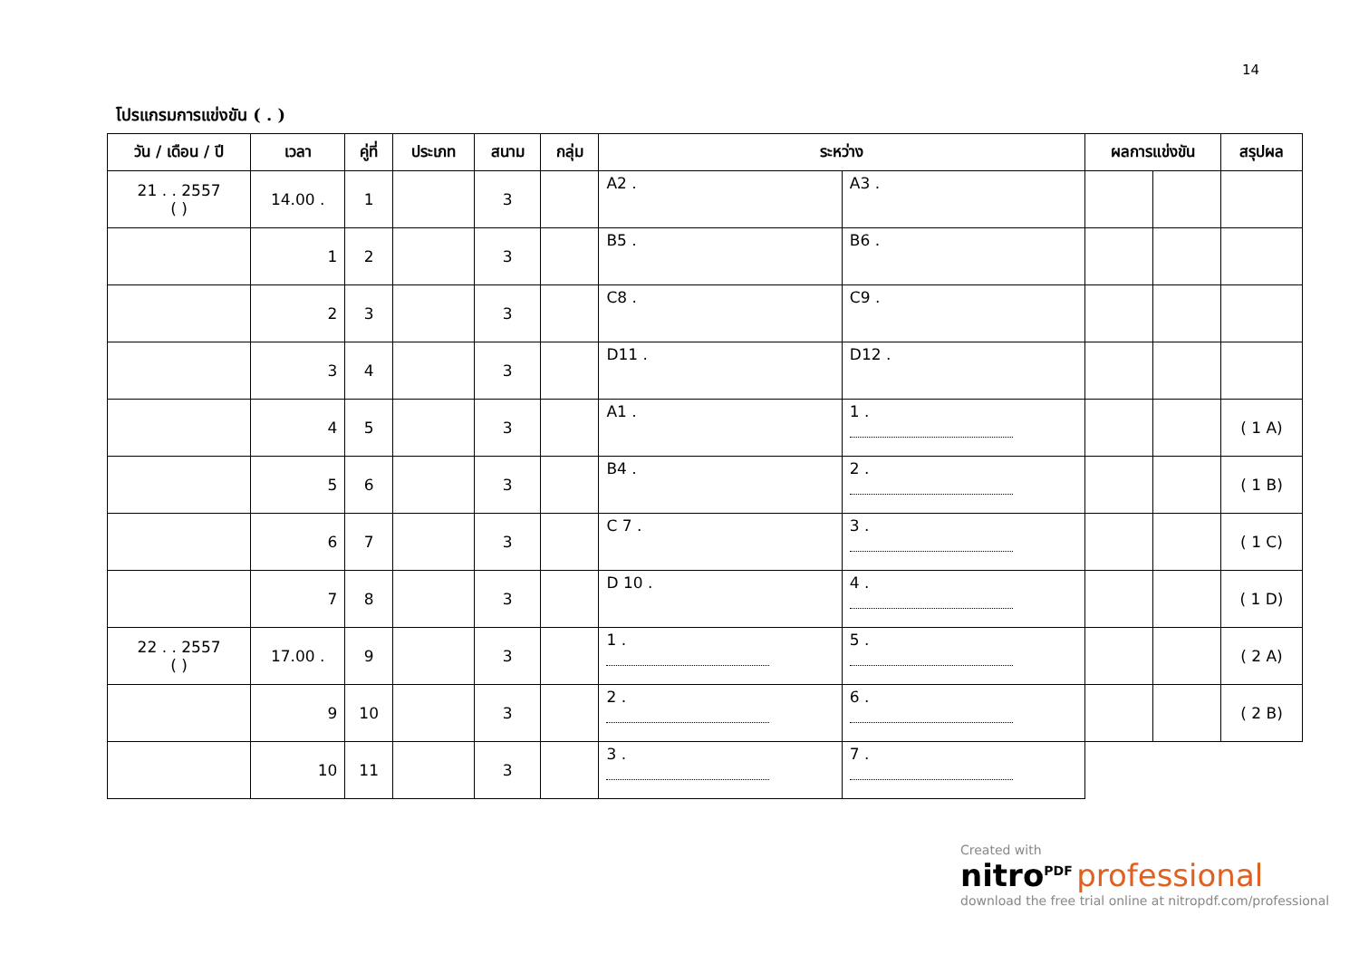14
โปรแกรมการแข่งขัน ( . )
| วัน / เดือน / ปี | เวลา | คู่ที่ | ประเภท | สนาม | กลุ่ม | ระหว่าง | | ผลการแข่งขัน | | สรุปผล |
| --- | --- | --- | --- | --- | --- | --- | --- | --- | --- | --- |
| 21 . . 2557 ( ) | 14.00 . | 1 | | 3 | | A2 . | A3 . | | | |
| | 1 | 2 | | 3 | | B5 . | B6 . | | | |
| | 2 | 3 | | 3 | | C8 . | C9 . | | | |
| | 3 | 4 | | 3 | | D11 . | D12 . | | | |
| | 4 | 5 | | 3 | | A1 . | 1 . | | | ( 1 A) |
| | 5 | 6 | | 3 | | B4 . | 2 . | | | ( 1 B) |
| | 6 | 7 | | 3 | | C 7 . | 3 . | | | ( 1 C) |
| | 7 | 8 | | 3 | | D 10 . | 4 . | | | ( 1 D) |
| 22 . . 2557 ( ) | 17.00 . | 9 | | 3 | | 1 . | 5 . | | | ( 2 A) |
| | 9 | 10 | | 3 | | 2 . | 6 . | | | ( 2 B) |
| | 10 | 11 | | 3 | | 3 . | 7 . | | | |
Created with
nitro<sup>PDF</sup> professional
download the free trial online at nitropdf.com/professional